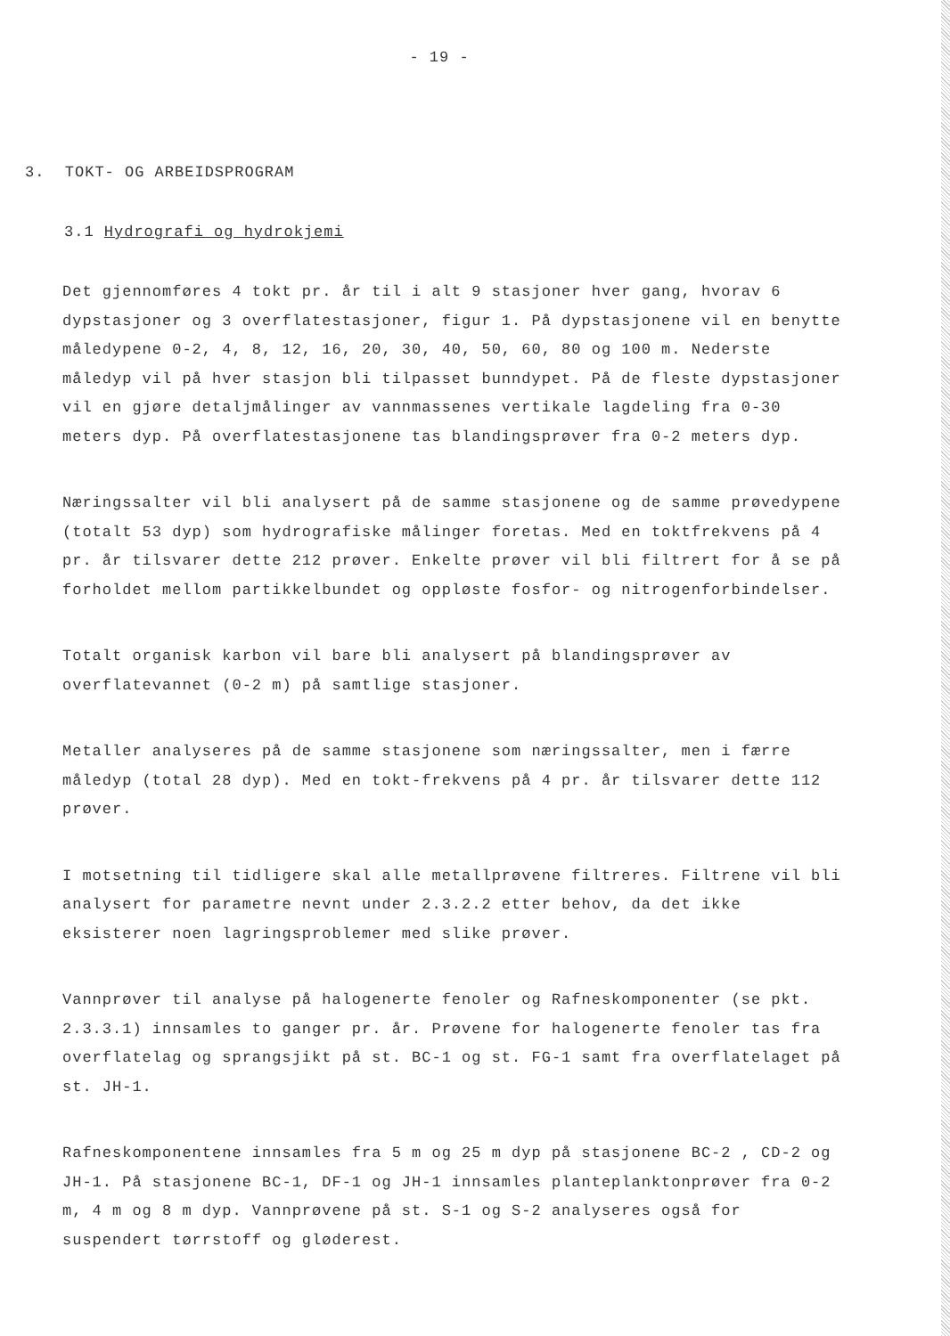- 19 -
3. TOKT- OG ARBEIDSPROGRAM
3.1 Hydrografi og hydrokjemi
Det gjennomføres 4 tokt pr. år til i alt 9 stasjoner hver gang, hvorav 6 dypstasjoner og 3 overflatestasjoner, figur 1. På dypstasjonene vil en benytte måledypene 0-2, 4, 8, 12, 16, 20, 30, 40, 50, 60, 80 og 100 m. Nederste måledyp vil på hver stasjon bli tilpasset bunndypet. På de fleste dypstasjoner vil en gjøre detaljmålinger av vannmassenes vertikale lagdeling fra 0-30 meters dyp. På overflatestasjonene tas blandingsprøver fra 0-2 meters dyp.
Næringssalter vil bli analysert på de samme stasjonene og de samme prøvedypene (totalt 53 dyp) som hydrografiske målinger foretas. Med en toktfrekvens på 4 pr. år tilsvarer dette 212 prøver. Enkelte prøver vil bli filtrert for å se på forholdet mellom partikkelbundet og oppløste fosfor- og nitrogenforbindelser.
Totalt organisk karbon vil bare bli analysert på blandingsprøver av overflatevannet (0-2 m) på samtlige stasjoner.
Metaller analyseres på de samme stasjonene som næringssalter, men i færre måledyp (total 28 dyp). Med en tokt-frekvens på 4 pr. år tilsvarer dette 112 prøver.
I motsetning til tidligere skal alle metallprøvene filtreres. Filtrene vil bli analysert for parametre nevnt under 2.3.2.2 etter behov, da det ikke eksisterer noen lagringsproblemer med slike prøver.
Vannprøver til analyse på halogenerte fenoler og Rafneskomponenter (se pkt. 2.3.3.1) innsamles to ganger pr. år. Prøvene for halogenerte fenoler tas fra overflatelag og sprangsjikt på st. BC-1 og st. FG-1 samt fra overflatelaget på st. JH-1.
Rafneskomponentene innsamles fra 5 m og 25 m dyp på stasjonene BC-2 , CD-2 og JH-1. På stasjonene BC-1, DF-1 og JH-1 innsamles planteplanktonprøver fra 0-2 m, 4 m og 8 m dyp. Vannprøvene på st. S-1 og S-2 analyseres også for suspendert tørrstoff og gløderest.